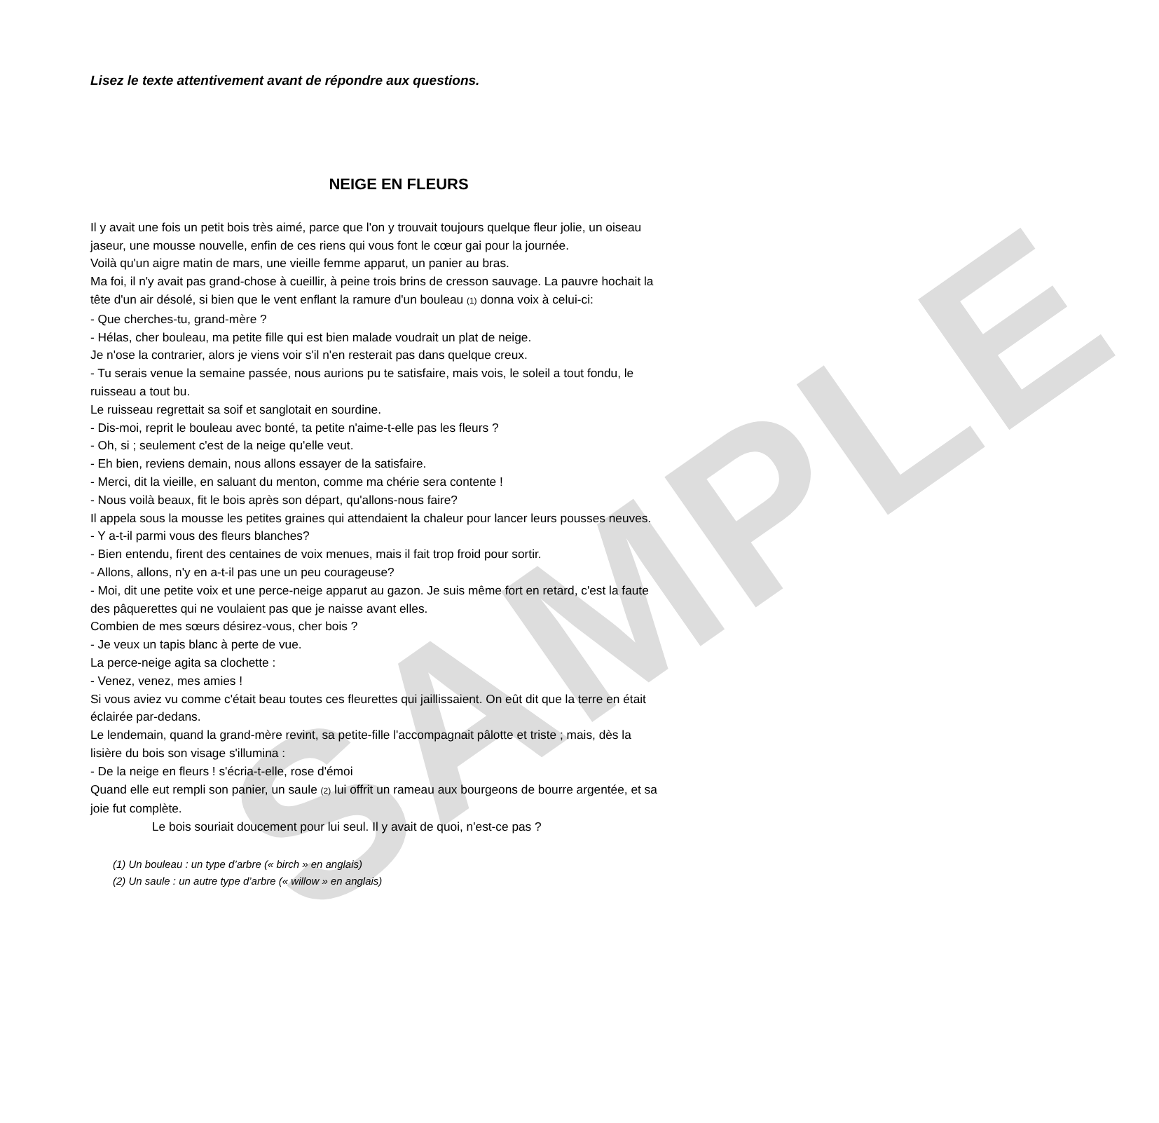SAMPLE
Lisez le texte attentivement avant de répondre aux questions.
NEIGE EN FLEURS
Il y avait une fois un petit bois très aimé, parce que l'on y trouvait toujours quelque fleur jolie, un oiseau jaseur, une mousse nouvelle, enfin de ces riens qui vous font le cœur gai pour la journée.
Voilà qu'un aigre matin de mars, une vieille femme apparut, un panier au bras.
Ma foi, il n'y avait pas grand-chose à cueillir, à peine trois brins de cresson sauvage. La pauvre hochait la tête d'un air désolé, si bien que le vent enflant la ramure d'un bouleau (1) donna voix à celui-ci:
- Que cherches-tu, grand-mère ?
- Hélas, cher bouleau, ma petite fille qui est bien malade voudrait un plat de neige.
Je n'ose la contrarier, alors je viens voir s'il n'en resterait pas dans quelque creux.
- Tu serais venue la semaine passée, nous aurions pu te satisfaire, mais vois, le soleil a tout fondu, le ruisseau a tout bu.
Le ruisseau regrettait sa soif et sanglotait en sourdine.
- Dis-moi, reprit le bouleau avec bonté, ta petite n'aime-t-elle pas les fleurs ?
- Oh, si ; seulement c'est de la neige qu'elle veut.
- Eh bien, reviens demain, nous allons essayer de la satisfaire.
- Merci, dit la vieille, en saluant du menton, comme ma chérie sera contente !
- Nous voilà beaux, fit le bois après son départ, qu'allons-nous faire?
Il appela sous la mousse les petites graines qui attendaient la chaleur pour lancer leurs pousses neuves.
- Y a-t-il parmi vous des fleurs blanches?
- Bien entendu, firent des centaines de voix menues, mais il fait trop froid pour sortir.
- Allons, allons, n'y en a-t-il pas une un peu courageuse?
- Moi, dit une petite voix et une perce-neige apparut au gazon. Je suis même fort en retard, c'est la faute des pâquerettes qui ne voulaient pas que je naisse avant elles.
Combien de mes sœurs désirez-vous, cher bois ?
- Je veux un tapis blanc à perte de vue.
La perce-neige agita sa clochette :
- Venez, venez, mes amies !
Si vous aviez vu comme c'était beau toutes ces fleurettes qui jaillissaient. On eût dit que la terre en était éclairée par-dedans.
Le lendemain, quand la grand-mère revint, sa petite-fille l'accompagnait pâlotte et triste ; mais, dès la lisière du bois son visage s'illumina :
- De la neige en fleurs ! s'écria-t-elle, rose d'émoi
Quand elle eut rempli son panier, un saule (2) lui offrit un rameau aux bourgeons de bourre argentée, et sa joie fut complète.
Le bois souriait doucement pour lui seul. Il y avait de quoi, n'est-ce pas ?
(1) Un bouleau : un type d’arbre (« birch » en anglais)
(2) Un saule : un autre type d’arbre (« willow » en anglais)